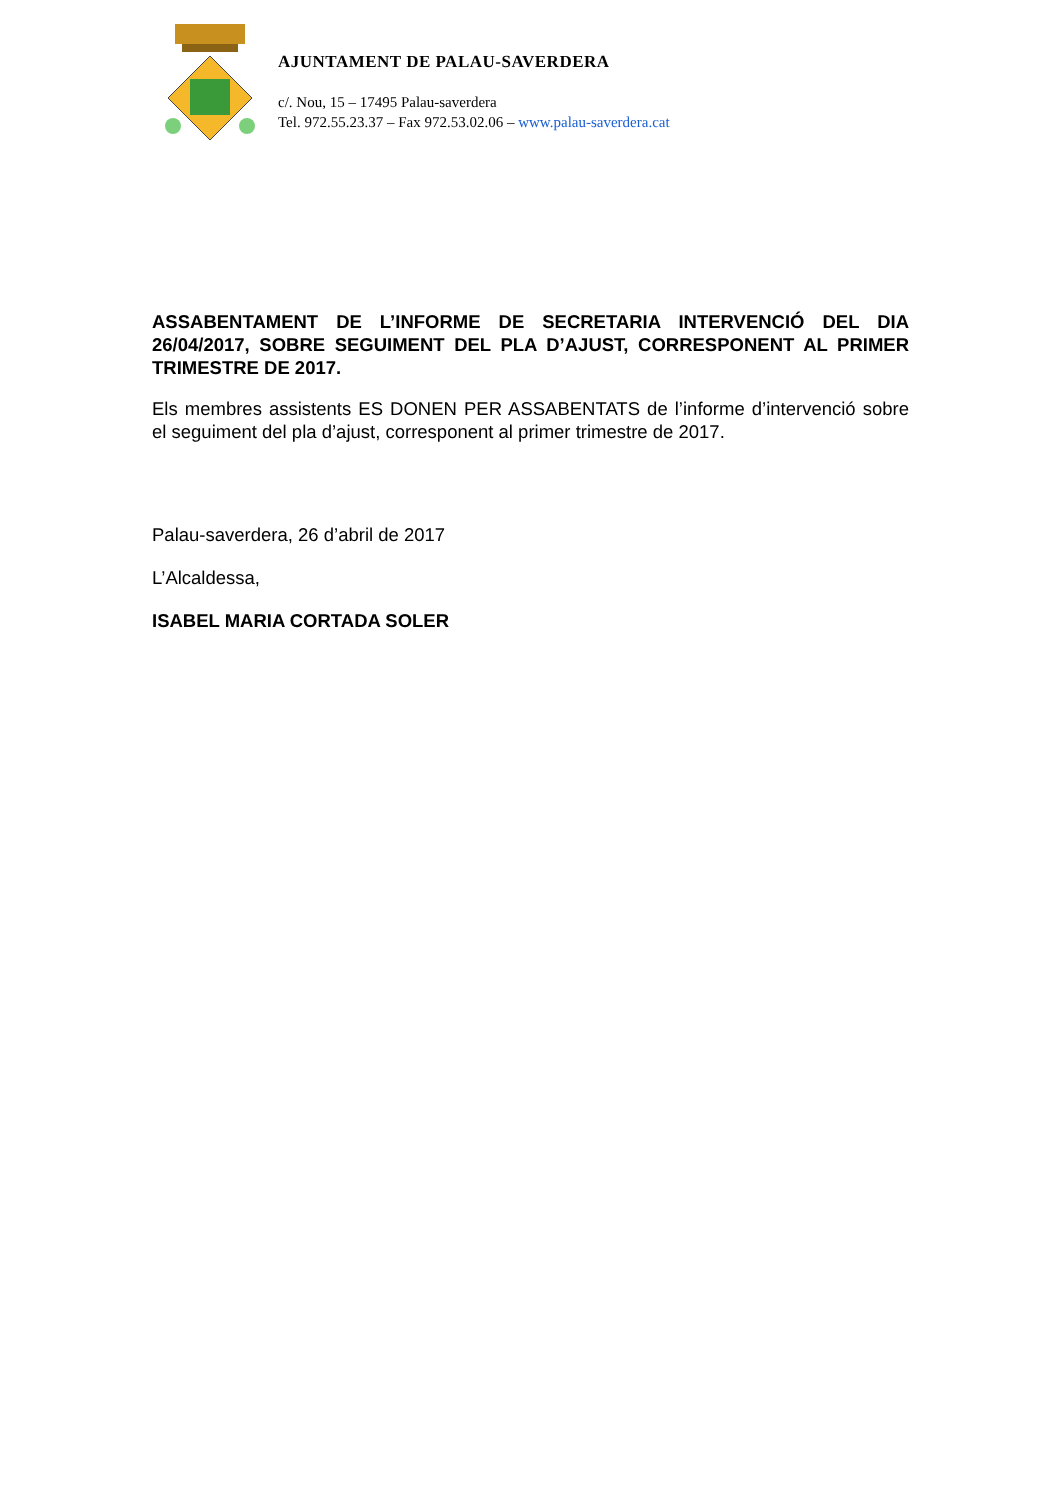AJUNTAMENT DE PALAU-SAVERDERA
c/. Nou, 15 – 17495 Palau-saverdera
Tel. 972.55.23.37 – Fax 972.53.02.06 – www.palau-saverdera.cat
ASSABENTAMENT DE L’INFORME DE SECRETARIA INTERVENCIÓ DEL DIA 26/04/2017, SOBRE SEGUIMENT DEL PLA D’AJUST, CORRESPONENT AL PRIMER TRIMESTRE DE 2017.
Els membres assistents ES DONEN PER ASSABENTATS de l’informe d’intervenció sobre el seguiment del pla d’ajust, corresponent al primer trimestre de 2017.
Palau-saverdera, 26 d’abril de 2017
L’Alcaldessa,
ISABEL MARIA CORTADA SOLER